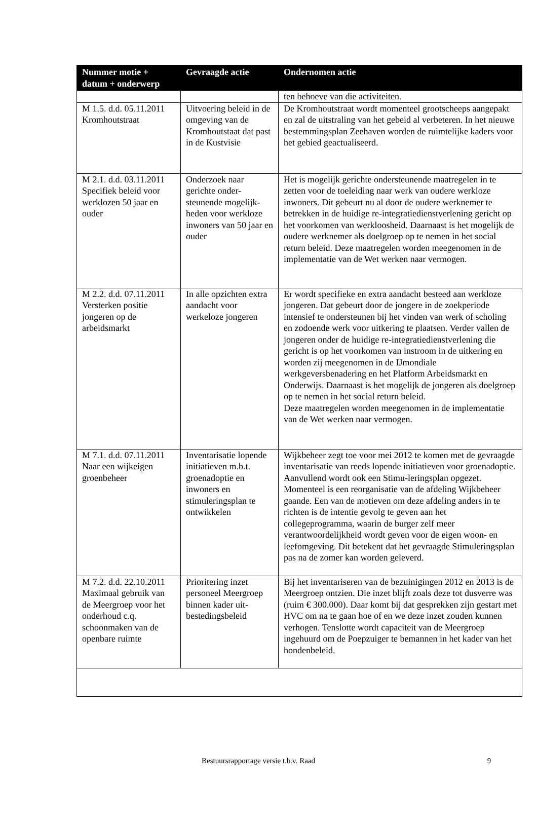| Nummer motie + datum + onderwerp | Gevraagde actie | Ondernomen actie |
| --- | --- | --- |
| | | ten behoeve van die activiteiten. |
| M 1.5. d.d. 05.11.2011 Kromhoutstraat | Uitvoering beleid in de omgeving van de Kromhoutstaat dat past in de Kustvisie | De Kromhoutstraat wordt momenteel grootscheeps aangepakt en zal de uitstraling van het gebeid al verbeteren. In het nieuwe bestemmingsplan Zeehaven worden de ruimtelijke kaders voor het gebied geactualiseerd. |
| M 2.1. d.d. 03.11.2011 Specifiek beleid voor werklozen 50 jaar en ouder | Onderzoek naar gerichte onder-steunende mogelijk-heden voor werkloze inwoners van 50 jaar en ouder | Het is mogelijk gerichte ondersteunende maatregelen in te zetten voor de toeleiding naar werk van oudere werkloze inwoners. Dit gebeurt nu al door de oudere werknemer te betrekken in de huidige re-integratiedienstverlening gericht op het voorkomen van werkloosheid. Daarnaast is het mogelijk de oudere werknemer als doelgroep op te nemen in het social return beleid. Deze maatregelen worden meegenomen in de implementatie van de Wet werken naar vermogen. |
| M 2.2. d.d. 07.11.2011 Versterken positie jongeren op de arbeidsmarkt | In alle opzichten extra aandacht voor werkeloze jongeren | Er wordt specifieke en extra aandacht besteed aan werkloze jongeren. Dat gebeurt door de jongere in de zoekperiode intensief te ondersteunen bij het vinden van werk of scholing en zodoende werk voor uitkering te plaatsen. Verder vallen de jongeren onder de huidige re-integratiedienstverlening die gericht is op het voorkomen van instroom in de uitkering en worden zij meegenomen in de IJmondiale werkgeversbenadering en het Platform Arbeidsmarkt en Onderwijs. Daarnaast is het mogelijk de jongeren als doelgroep op te nemen in het social return beleid. Deze maatregelen worden meegenomen in de implementatie van de Wet werken naar vermogen. |
| M 7.1. d.d. 07.11.2011 Naar een wijkeigen groenbeheer | Inventarisatie lopende initiatieven m.b.t. groenadoptie en inwoners en stimuleringsplan te ontwikkelen | Wijkbeheer zegt toe voor mei 2012 te komen met de gevraagde inventarisatie van reeds lopende initiatieven voor groenadoptie. Aanvullend wordt ook een Stimu-leringsplan opgezet. Momenteel is een reorganisatie van de afdeling Wijkbeheer gaande. Een van de motieven om deze afdeling anders in te richten is de intentie gevolg te geven aan het collegeprogramma, waarin de burger zelf meer verantwoordelijkheid wordt geven voor de eigen woon- en leefomgeving. Dit betekent dat het gevraagde Stimuleringsplan pas na de zomer kan worden geleverd. |
| M 7.2. d.d. 22.10.2011 Maximaal gebruik van de Meergroep voor het onderhoud c.q. schoonmaken van de openbare ruimte | Prioritering inzet personeel Meergroep binnen kader uit-bestedingsbeleid | Bij het inventariseren van de bezuinigingen 2012 en 2013 is de Meergroep ontzien. Die inzet blijft zoals deze tot dusverre was (ruim € 300.000). Daar komt bij dat gesprekken zijn gestart met HVC om na te gaan hoe of en we deze inzet zouden kunnen verhogen. Tenslotte wordt capaciteit van de Meergroep ingehuurd om de Poepzuiger te bemannen in het kader van het hondenbeleid. |
Bestuursrapportage versie t.b.v. Raad 9